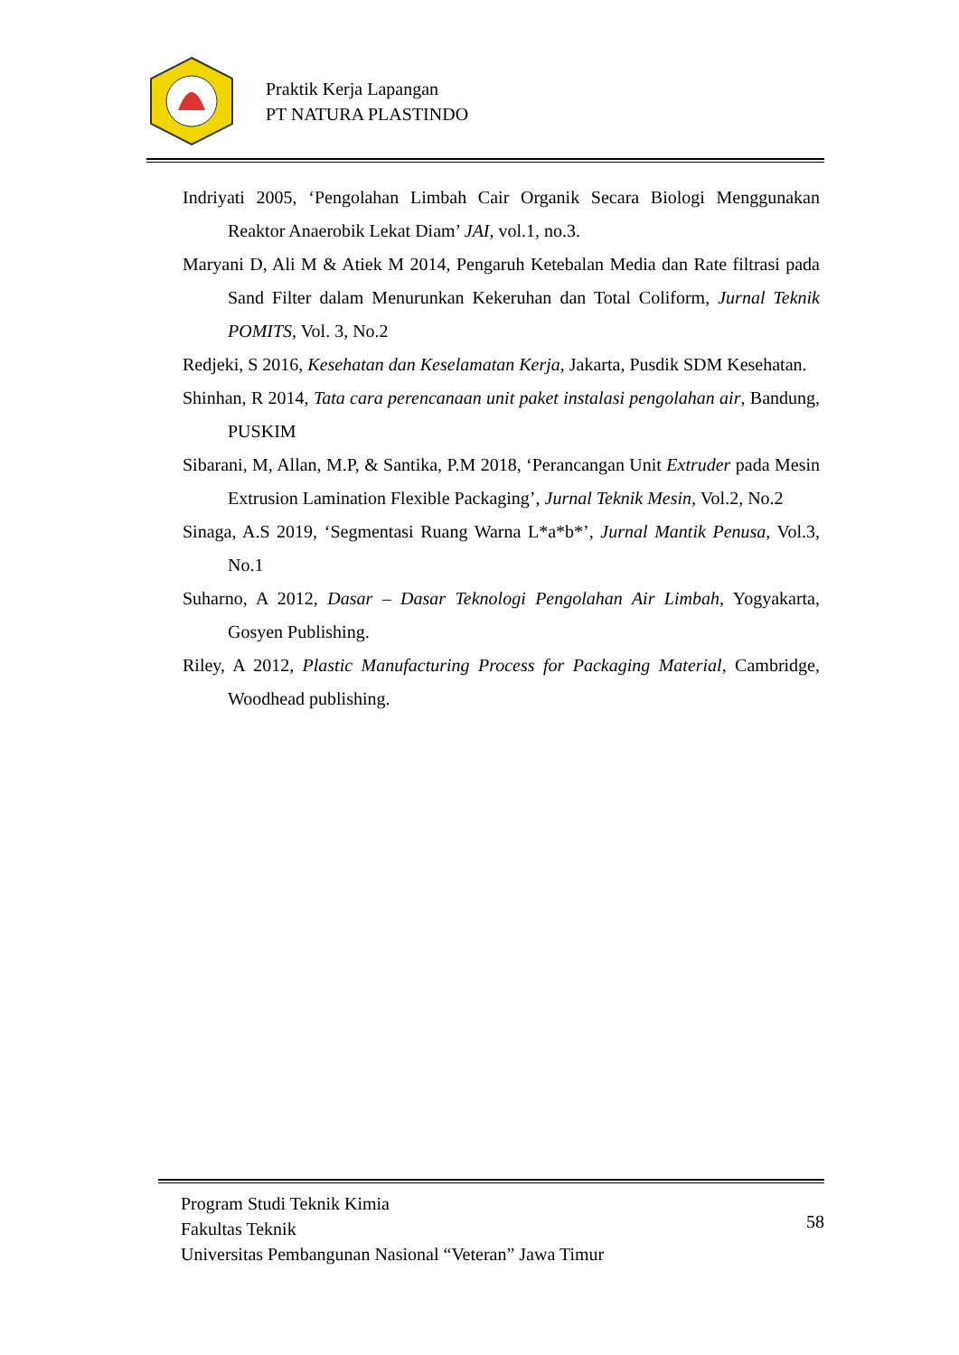Praktik Kerja Lapangan
PT NATURA PLASTINDO
Indriyati 2005, ‘Pengolahan Limbah Cair Organik Secara Biologi Menggunakan Reaktor Anaerobik Lekat Diam’ JAI, vol.1, no.3.
Maryani D, Ali M & Atiek M 2014, Pengaruh Ketebalan Media dan Rate filtrasi pada Sand Filter dalam Menurunkan Kekeruhan dan Total Coliform, Jurnal Teknik POMITS, Vol. 3, No.2
Redjeki, S 2016, Kesehatan dan Keselamatan Kerja, Jakarta, Pusdik SDM Kesehatan.
Shinhan, R 2014, Tata cara perencanaan unit paket instalasi pengolahan air, Bandung, PUSKIM
Sibarani, M, Allan, M.P, & Santika, P.M 2018, ‘Perancangan Unit Extruder pada Mesin Extrusion Lamination Flexible Packaging’, Jurnal Teknik Mesin, Vol.2, No.2
Sinaga, A.S 2019, ‘Segmentasi Ruang Warna L*a*b*’, Jurnal Mantik Penusa, Vol.3, No.1
Suharno, A 2012, Dasar – Dasar Teknologi Pengolahan Air Limbah, Yogyakarta, Gosyen Publishing.
Riley, A 2012, Plastic Manufacturing Process for Packaging Material, Cambridge, Woodhead publishing.
Program Studi Teknik Kimia
Fakultas Teknik
Universitas Pembangunan Nasional “Veteran” Jawa Timur
58